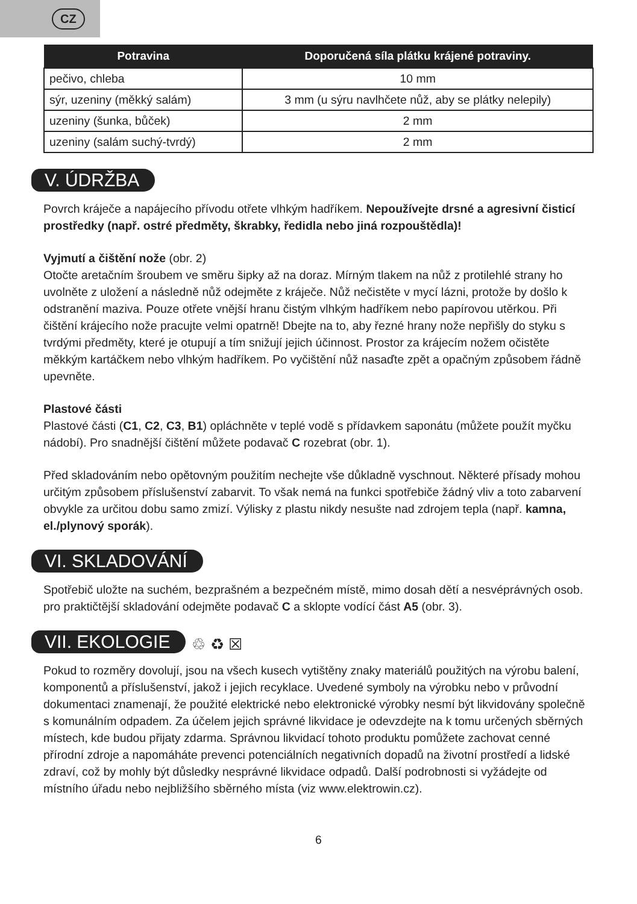CZ
| Potravina | Doporučená síla plátku krájené potraviny. |
| --- | --- |
| pečivo, chleba | 10 mm |
| sýr, uzeniny (měkký salám) | 3 mm (u sýru navlhčete nůž, aby se plátky nelepily) |
| uzeniny (šunka, bůček) | 2 mm |
| uzeniny (salám suchý-tvrdý) | 2 mm |
V. ÚDRŽBA
Povrch kráječe a napájecího přívodu otřete vlhkým hadříkem. Nepoužívejte drsné a agresivní čisticí prostředky (např. ostré předměty, škrabky, ředidla nebo jiná rozpouštědla)!
Vyjmutí a čištění nože (obr. 2)
Otočte aretačním šroubem ve směru šipky až na doraz. Mírným tlakem na nůž z protilehlé strany ho uvolněte z uložení a následně nůž odejměte z kráječe. Nůž nečistěte v mycí lázni, protože by došlo k odstranění maziva. Pouze otřete vnější hranu čistým vlhkým hadříkem nebo papírovou utěrkou. Při čištění krájecího nože pracujte velmi opatrně! Dbejte na to, aby řezné hrany nože nepřišly do styku s tvrdými předměty, které je otupují a tím snižují jejich účinnost. Prostor za krájecím nožem očistěte měkkým kartáčkem nebo vlhkým hadříkem. Po vyčištění nůž nasaďte zpět a opačným způsobem řádně upevněte.
Plastové části
Plastové části (C1, C2, C3, B1) opláchněte v teplé vodě s přídavkem saponátu (můžete použít myčku nádobí). Pro snadnější čištění můžete podavač C rozebrat (obr. 1).
Před skladováním nebo opětovným použitím nechejte vše důkladně vyschnout. Některé přísady mohou určitým způsobem příslušenství zabarvit. To však nemá na funkci spotřebiče žádný vliv a toto zabarvení obvykle za určitou dobu samo zmizí. Výlisky z plastu nikdy nesušte nad zdrojem tepla (např. kamna, el./plynový sporák).
VI. SKLADOVÁNÍ
Spotřebič uložte na suchém, bezprašném a bezpečném místě, mimo dosah dětí a nesvéprávných osob. pro praktičtější skladování odejměte podavač C a sklopte vodící část A5 (obr. 3).
VII. EKOLOGIE
♲ ♻ ☒
Pokud to rozměry dovolují, jsou na všech kusech vytištěny znaky materiálů použitých na výrobu balení, komponentů a příslušenství, jakož i jejich recyklace. Uvedené symboly na výrobku nebo v průvodní dokumentaci znamenají, že použité elektrické nebo elektronické výrobky nesmí být likvidovány společně s komunálním odpadem. Za účelem jejich správné likvidace je odevzdejte na k tomu určených sběrných místech, kde budou přijaty zdarma. Správnou likvidací tohoto produktu pomůžete zachovat cenné přírodní zdroje a napomáháte prevenci potenciálních negativních dopadů na životní prostředí a lidské zdraví, což by mohly být důsledky nesprávné likvidace odpadů. Další podrobnosti si vyžádejte od místního úřadu nebo nejbližšího sběrného místa (viz www.elektrowin.cz).
6